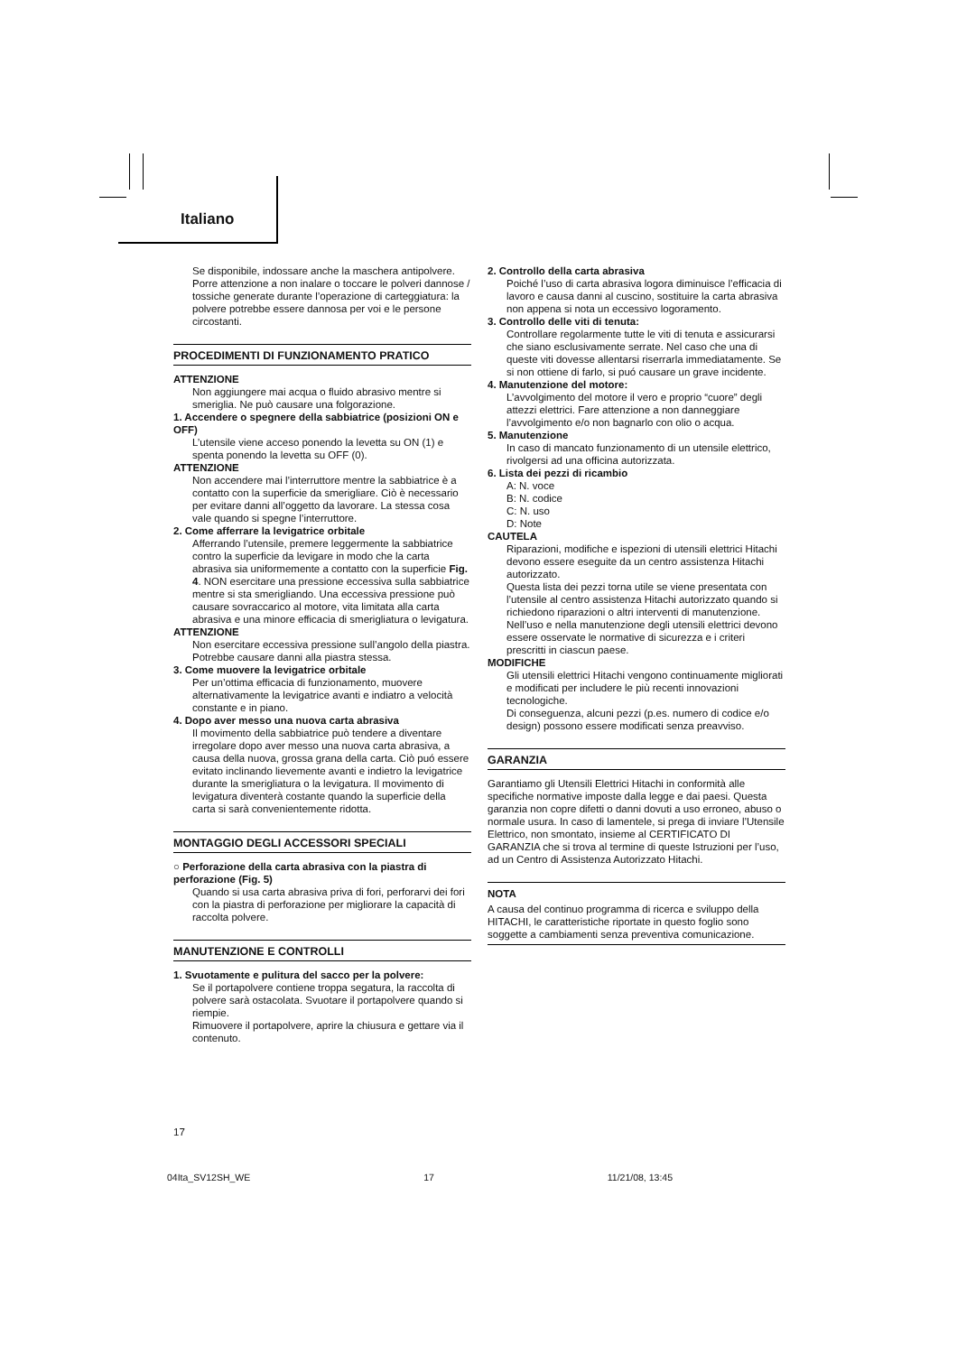Italiano
Se disponibile, indossare anche la maschera antipolvere.
Porre attenzione a non inalare o toccare le polveri dannose / tossiche generate durante l’operazione di carteggiatura: la polvere potrebbe essere dannosa per voi e le persone circostanti.
PROCEDIMENTI DI FUNZIONAMENTO PRATICO
ATTENZIONE
Non aggiungere mai acqua o fluido abrasivo mentre si smeriglia. Ne può causare una folgorazione.
1. Accendere o spegnere della sabbiatrice (posizioni ON e OFF)
L’utensile viene acceso ponendo la levetta su ON (1) e spenta ponendo la levetta su OFF (0).
ATTENZIONE
Non accendere mai l’interruttore mentre la sabbiatrice è a contatto con la superficie da smerigliare. Ciò è necessario per evitare danni all’oggetto da lavorare. La stessa cosa vale quando si spegne l’interruttore.
2. Come afferrare la levigatrice orbitale
Afferrando l’utensile, premere leggermente la sabbiatrice contro la superficie da levigare in modo che la carta abrasiva sia uniformemente a contatto con la superficie Fig. 4. NON esercitare una pressione eccessiva sulla sabbiatrice mentre si sta smerigliando. Una eccessiva pressione può causare sovraccarico al motore, vita limitata alla carta abrasiva e una minore efficacia di smerigliatura o levigatura.
ATTENZIONE
Non esercitare eccessiva pressione sull’angolo della piastra. Potrebbe causare danni alla piastra stessa.
3. Come muovere la levigatrice orbitale
Per un’ottima efficacia di funzionamento, muovere alternativamente la levigatrice avanti e indiatro a velocità constante e in piano.
4. Dopo aver messo una nuova carta abrasiva
Il movimento della sabbiatrice può tendere a diventare irregolare dopo aver messo una nuova carta abrasiva, a causa della nuova, grossa grana della carta. Ciò puó essere evitato inclinando lievemente avanti e indietro la levigatrice durante la smerigliatura o la levigatura. Il movimento di levigatura diventerà costante quando la superficie della carta si sarà convenientemente ridotta.
MONTAGGIO DEGLI ACCESSORI SPECIALI
○ Perforazione della carta abrasiva con la piastra di perforazione (Fig. 5)
Quando si usa carta abrasiva priva di fori, perforarvi dei fori con la piastra di perforazione per migliorare la capacità di raccolta polvere.
MANUTENZIONE E CONTROLLI
1. Svuotamente e pulitura del sacco per la polvere:
Se il portapolvere contiene troppa segatura, la raccolta di polvere sarà ostacolata. Svuotare il portapolvere quando si riempie.
Rimuovere il portapolvere, aprire la chiusura e gettare via il contenuto.
2. Controllo della carta abrasiva
Poiché l’uso di carta abrasiva logora diminuisce l’efficacia di lavoro e causa danni al cuscino, sostituire la carta abrasiva non appena si nota un eccessivo logoramento.
3. Controllo delle viti di tenuta:
Controllare regolarmente tutte le viti di tenuta e assicurarsi che siano esclusivamente serrate. Nel caso che una di queste viti dovesse allentarsi riserrarla immediatamente. Se si non ottiene di farlo, si puó causare un grave incidente.
4. Manutenzione del motore:
L’avvolgimento del motore il vero e proprio “cuore” degli attezzi elettrici. Fare attenzione a non danneggiare l’avvolgimento e/o non bagnarlo con olio o acqua.
5. Manutenzione
In caso di mancato funzionamento di un utensile elettrico, rivolgersi ad una officina autorizzata.
6. Lista dei pezzi di ricambio
A: N. voce
B: N. codice
C: N. uso
D: Note
CAUTELA
Riparazioni, modifiche e ispezioni di utensili elettrici Hitachi devono essere eseguite da un centro assistenza Hitachi autorizzato.
Questa lista dei pezzi torna utile se viene presentata con l’utensile al centro assistenza Hitachi autorizzato quando si richiedono riparazioni o altri interventi di manutenzione.
Nell’uso e nella manutenzione degli utensili elettrici devono essere osservate le normative di sicurezza e i criteri prescritti in ciascun paese.
MODIFICHE
Gli utensili elettrici Hitachi vengono continuamente migliorati e modificati per includere le più recenti innovazioni tecnologiche.
Di conseguenza, alcuni pezzi (p.es. numero di codice e/o design) possono essere modificati senza preavviso.
GARANZIA
Garantiamo gli Utensili Elettrici Hitachi in conformità alle specifiche normative imposte dalla legge e dai paesi. Questa garanzia non copre difetti o danni dovuti a uso erroneo, abuso o normale usura. In caso di lamentele, si prega di inviare l’Utensile Elettrico, non smontato, insieme al CERTIFICATO DI GARANZIA che si trova al termine di queste Istruzioni per l’uso, ad un Centro di Assistenza Autorizzato Hitachi.
NOTA
A causa del continuo programma di ricerca e sviluppo della HITACHI, le caratteristiche riportate in questo foglio sono soggette a cambiamenti senza preventiva comunicazione.
17
04Ita_SV12SH_WE 17 11/21/08, 13:45